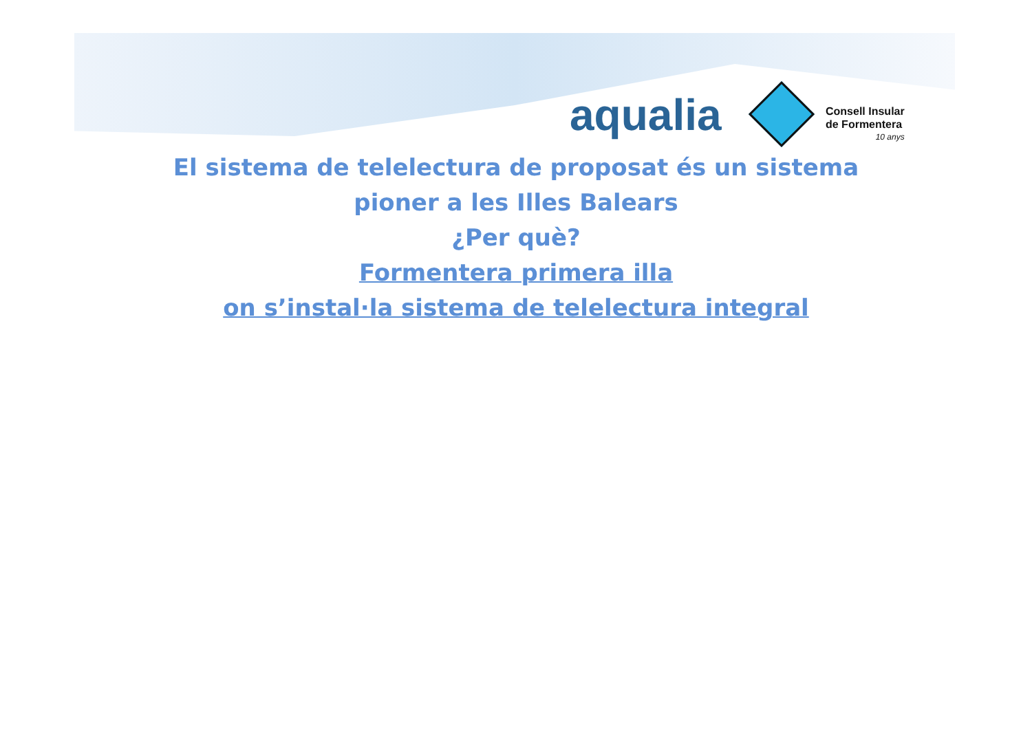aqualia
Consell Insular
de Formentera
10 anys
El sistema de telelectura de proposat és un sistema
pioner a les Illes Balears
¿Per què?
Formentera primera illa
on s’instal·la sistema de telelectura integral